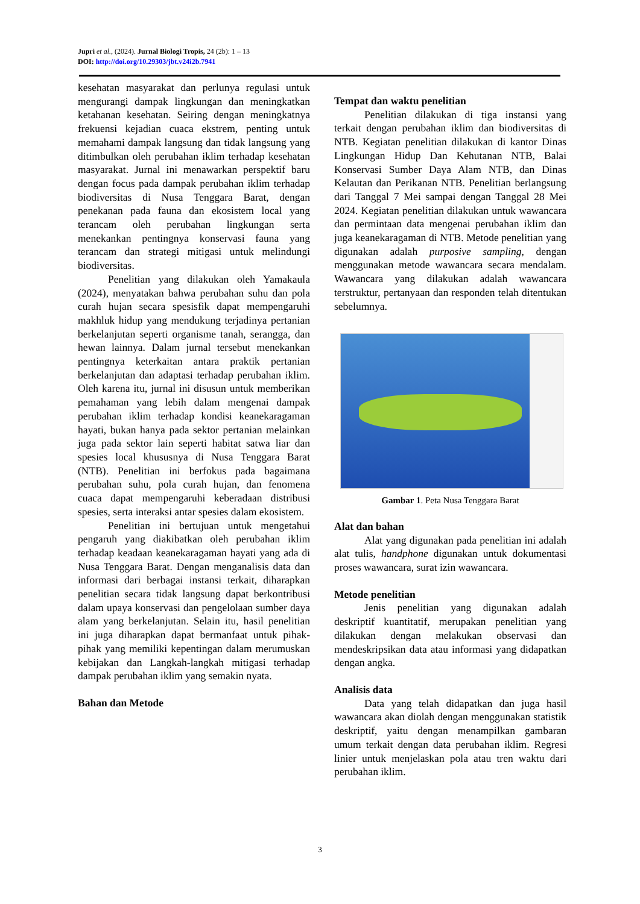Jupri et al., (2024). Jurnal Biologi Tropis, 24 (2b): 1 – 13
DOI: http://doi.org/10.29303/jbt.v24i2b.7941
kesehatan masyarakat dan perlunya regulasi untuk mengurangi dampak lingkungan dan meningkatkan ketahanan kesehatan. Seiring dengan meningkatnya frekuensi kejadian cuaca ekstrem, penting untuk memahami dampak langsung dan tidak langsung yang ditimbulkan oleh perubahan iklim terhadap kesehatan masyarakat. Jurnal ini menawarkan perspektif baru dengan focus pada dampak perubahan iklim terhadap biodiversitas di Nusa Tenggara Barat, dengan penekanan pada fauna dan ekosistem local yang terancam oleh perubahan lingkungan serta menekankan pentingnya konservasi fauna yang terancam dan strategi mitigasi untuk melindungi biodiversitas.
Penelitian yang dilakukan oleh Yamakaula (2024), menyatakan bahwa perubahan suhu dan pola curah hujan secara spesisfik dapat mempengaruhi makhluk hidup yang mendukung terjadinya pertanian berkelanjutan seperti organisme tanah, serangga, dan hewan lainnya. Dalam jurnal tersebut menekankan pentingnya keterkaitan antara praktik pertanian berkelanjutan dan adaptasi terhadap perubahan iklim. Oleh karena itu, jurnal ini disusun untuk memberikan pemahaman yang lebih dalam mengenai dampak perubahan iklim terhadap kondisi keanekaragaman hayati, bukan hanya pada sektor pertanian melainkan juga pada sektor lain seperti habitat satwa liar dan spesies local khususnya di Nusa Tenggara Barat (NTB). Penelitian ini berfokus pada bagaimana perubahan suhu, pola curah hujan, dan fenomena cuaca dapat mempengaruhi keberadaan distribusi spesies, serta interaksi antar spesies dalam ekosistem.
Penelitian ini bertujuan untuk mengetahui pengaruh yang diakibatkan oleh perubahan iklim terhadap keadaan keanekaragaman hayati yang ada di Nusa Tenggara Barat. Dengan menganalisis data dan informasi dari berbagai instansi terkait, diharapkan penelitian secara tidak langsung dapat berkontribusi dalam upaya konservasi dan pengelolaan sumber daya alam yang berkelanjutan. Selain itu, hasil penelitian ini juga diharapkan dapat bermanfaat untuk pihak-pihak yang memiliki kepentingan dalam merumuskan kebijakan dan Langkah-langkah mitigasi terhadap dampak perubahan iklim yang semakin nyata.
Bahan dan Metode
Tempat dan waktu penelitian
Penelitian dilakukan di tiga instansi yang terkait dengan perubahan iklim dan biodiversitas di NTB. Kegiatan penelitian dilakukan di kantor Dinas Lingkungan Hidup Dan Kehutanan NTB, Balai Konservasi Sumber Daya Alam NTB, dan Dinas Kelautan dan Perikanan NTB. Penelitian berlangsung dari Tanggal 7 Mei sampai dengan Tanggal 28 Mei 2024. Kegiatan penelitian dilakukan untuk wawancara dan permintaan data mengenai perubahan iklim dan juga keanekaragaman di NTB. Metode penelitian yang digunakan adalah purposive sampling, dengan menggunakan metode wawancara secara mendalam. Wawancara yang dilakukan adalah wawancara terstruktur, pertanyaan dan responden telah ditentukan sebelumnya.
Gambar 1. Peta Nusa Tenggara Barat
Alat dan bahan
Alat yang digunakan pada penelitian ini adalah alat tulis, handphone digunakan untuk dokumentasi proses wawancara, surat izin wawancara.
Metode penelitian
Jenis penelitian yang digunakan adalah deskriptif kuantitatif, merupakan penelitian yang dilakukan dengan melakukan observasi dan mendeskripsikan data atau informasi yang didapatkan dengan angka.
Analisis data
Data yang telah didapatkan dan juga hasil wawancara akan diolah dengan menggunakan statistik deskriptif, yaitu dengan menampilkan gambaran umum terkait dengan data perubahan iklim. Regresi linier untuk menjelaskan pola atau tren waktu dari perubahan iklim.
3